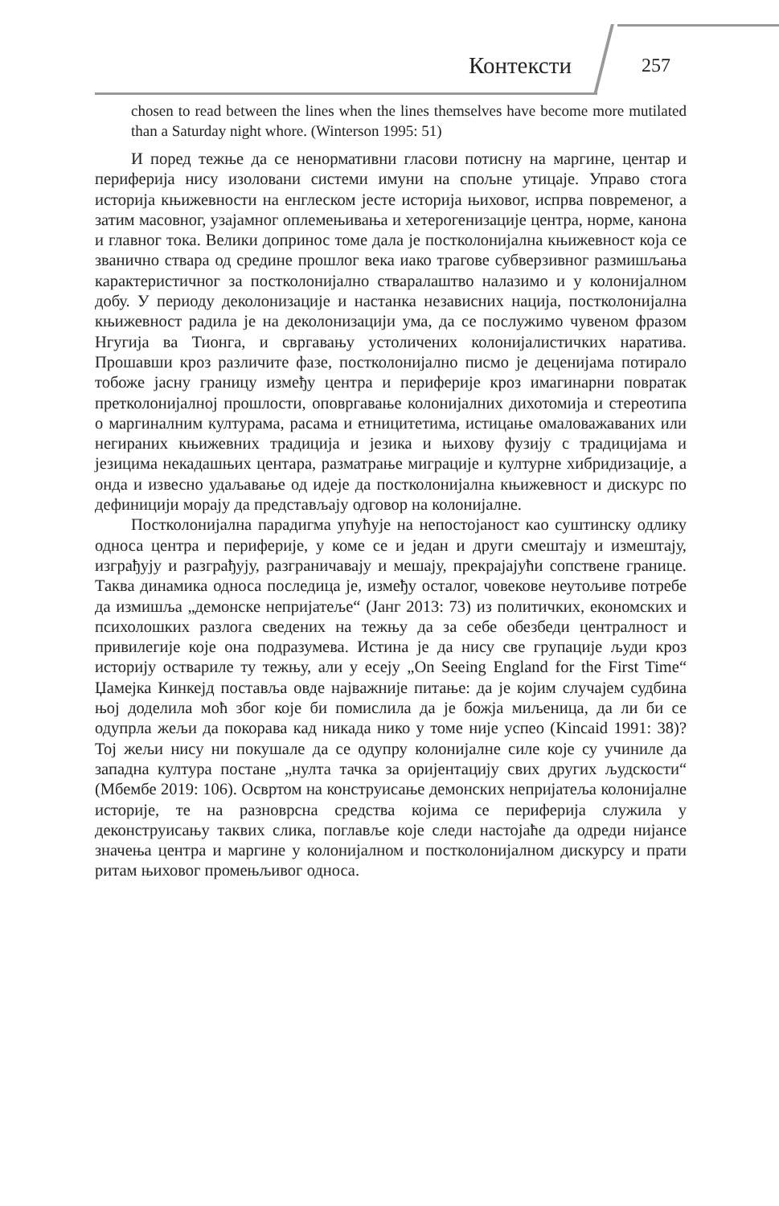Контексти 257
chosen to read between the lines when the lines themselves have become more mutilated than a Saturday night whore. (Winterson 1995: 51)
И поред тежње да се ненормативни гласови потисну на маргине, центар и периферија нису изоловани системи имуни на спољне утицаје. Управо стога историја књижевности на енглеском јесте историја њиховог, испрва повременог, а затим масовног, узајамног оплемењивања и хетерогенизације центра, норме, канона и главног тока. Велики допринос томе дала је постколонијална књижевност која се званично ствара од средине прошлог века иако трагове субверзивног размишљања карактеристичног за постколонијално стваралаштво налазимо и у колонијалном добу. У периоду деколонизације и настанка независних нација, постколонијална књижевност радила је на деколонизацији ума, да се послужимо чувеном фразом Нгугија ва Тионга, и свргавању устоличених колонијалистичких наратива. Прошавши кроз различите фазе, постколонијално писмо је деценијама потирало тобоже јасну границу између центра и периферије кроз имагинарни повратак претколонијалној прошлости, оповргавање колонијалних дихотомија и стереотипа о маргиналним културама, расама и етницитетима, истицање омаловажаваних или негираних књижевних традиција и језика и њихову фузију с традицијама и језицима некадашњих центара, разматрање миграције и културне хибридизације, а онда и извесно удаљавање од идеје да постколонијална књижевност и дискурс по дефиницији морају да представљају одговор на колонијалне.
Постколонијална парадигма упућује на непостојаност као суштинску одлику односа центра и периферије, у коме се и један и други смештају и измештају, изграђују и разграђују, разграничавају и мешају, прекрајајући сопствене границе. Таква динамика односа последица је, између осталог, човекове неутољиве потребе да измишља „демонске непријатеље“ (Јанг 2013: 73) из политичких, економских и психолошких разлога сведених на тежњу да за себе обезбеди централност и привилегије које она подразумева. Истина је да нису све групације људи кроз историју оствариле ту тежњу, али у есеју „On Seeing England for the First Time“ Џамејка Кинкејд поставља овде најважније питање: да је којим случајем судбина њој доделила моћ због које би помислила да је божја миљеница, да ли би се одупрла жељи да покорава кад никада нико у томе није успео (Kincaid 1991: 38)? Тој жељи нису ни покушале да се одупру колонијалне силе које су учиниле да западна култура постане „нулта тачка за оријентацију свих других људскости“ (Мбембе 2019: 106). Освртом на конструисање демонских непријатеља колонијалне историје, те на разноврсна средства којима се периферија служила у деконструисању таквих слика, поглавље које следи настојаће да одреди нијансе значења центра и маргине у колонијалном и постколонијалном дискурсу и прати ритам њиховог промењљивог односа.